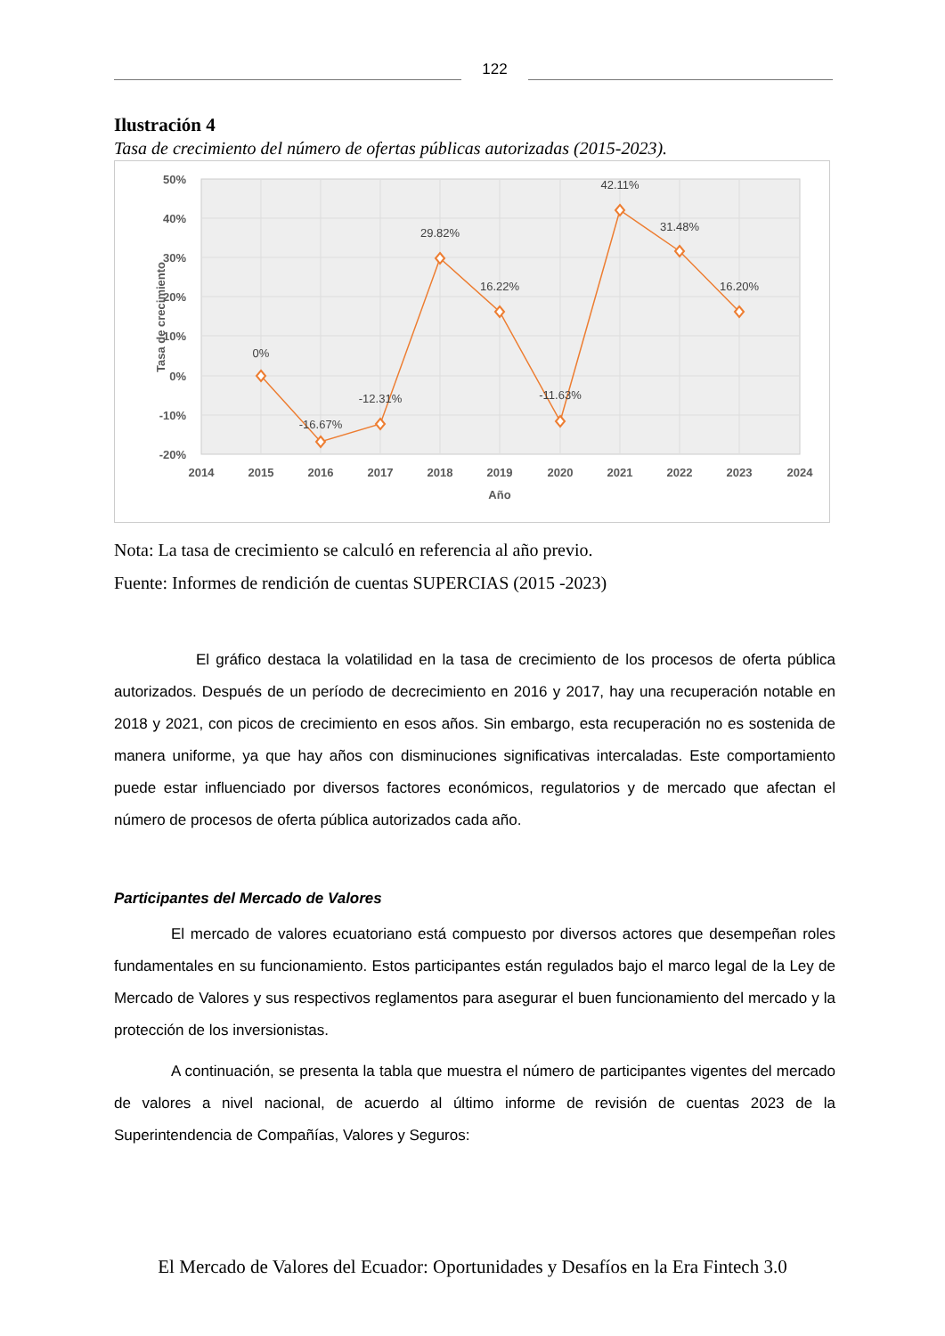122
Ilustración 4
Tasa de crecimiento del número de ofertas públicas autorizadas (2015-2023).
50%
40%
30%
20%
10%
0%
-10%
-20%
2014
2015
2016
2017
2018
2019
2020
2021
2022
2023
2024
Año
Tasa de crecimiento
0%
-16.67%
-12.31%
29.82%
16.22%
-11.63%
42.11%
31.48%
16.20%
Nota: La tasa de crecimiento se calculó en referencia al año previo.
Fuente: Informes de rendición de cuentas SUPERCIAS (2015 -2023)
El gráfico destaca la volatilidad en la tasa de crecimiento de los procesos de oferta pública autorizados. Después de un período de decrecimiento en 2016 y 2017, hay una recuperación notable en 2018 y 2021, con picos de crecimiento en esos años. Sin embargo, esta recuperación no es sostenida de manera uniforme, ya que hay años con disminuciones significativas intercaladas. Este comportamiento puede estar influenciado por diversos factores económicos, regulatorios y de mercado que afectan el número de procesos de oferta pública autorizados cada año.
Participantes del Mercado de Valores
El mercado de valores ecuatoriano está compuesto por diversos actores que desempeñan roles fundamentales en su funcionamiento. Estos participantes están regulados bajo el marco legal de la Ley de Mercado de Valores y sus respectivos reglamentos para asegurar el buen funcionamiento del mercado y la protección de los inversionistas.
A continuación, se presenta la tabla que muestra el número de participantes vigentes del mercado de valores a nivel nacional, de acuerdo al último informe de revisión de cuentas 2023 de la Superintendencia de Compañías, Valores y Seguros:
El Mercado de Valores del Ecuador: Oportunidades y Desafíos en la Era Fintech 3.0